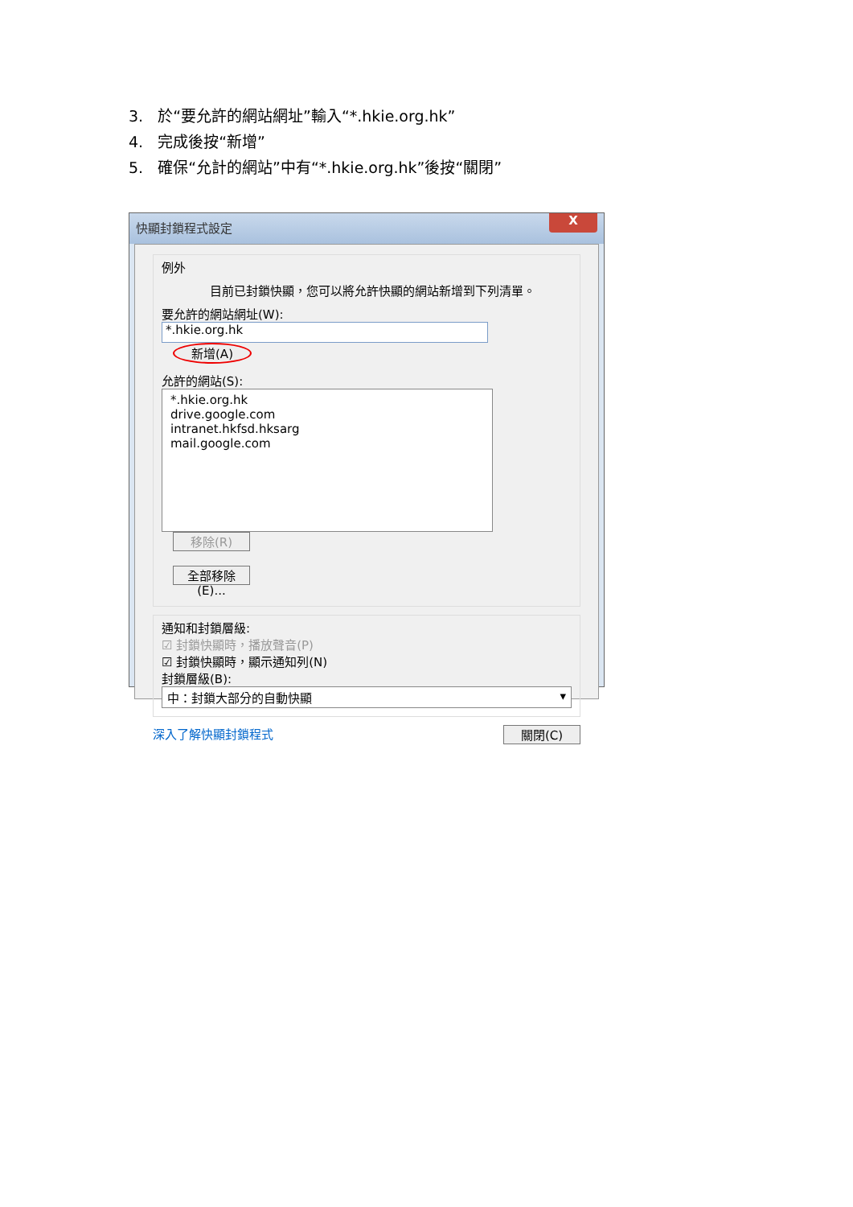3. 於“要允許的網站網址”輸入“*.hkie.org.hk”
4. 完成後按“新增”
5. 確保“允計的網站”中有“*.hkie.org.hk”後按“關閉”
快顯封鎖程式設定
X
例外
目前已封鎖快顯，您可以將允許快顯的網站新增到下列清單。
要允許的網站網址(W):
*.hkie.org.hk 新增(A)
允許的網站(S):
*.hkie.org.hk
drive.google.com
intranet.hkfsd.hksarg
mail.google.com
移除(R)
全部移除(E)...
通知和封鎖層級:
☑ 封鎖快顯時，播放聲音(P)
☑ 封鎖快顯時，顯示通知列(N)
封鎖層級(B):
中：封鎖大部分的自動快顯 ▾
深入了解快顯封鎖程式 關閉(C)